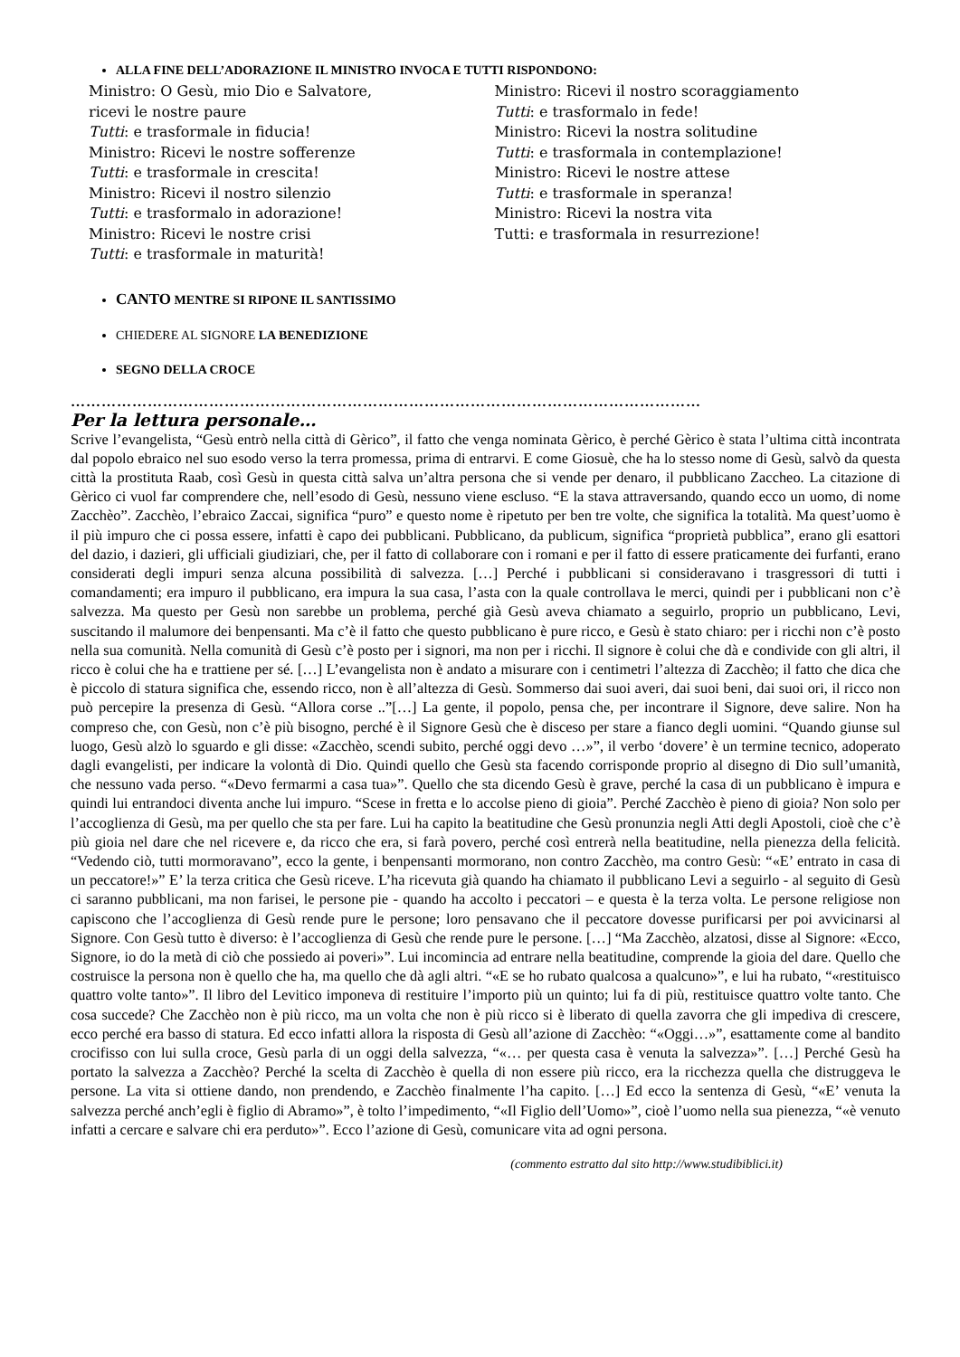ALLA FINE DELL’ADORAZIONE IL MINISTRO INVOCA E TUTTI RISPONDONO:
Ministro: O Gesù, mio Dio e Salvatore,
ricevi le nostre paure
Tutti: e trasformale in fiducia!
Ministro: Ricevi le nostre sofferenze
Tutti: e trasformale in crescita!
Ministro: Ricevi il nostro silenzio
Tutti: e trasformalo in adorazione!
Ministro: Ricevi le nostre crisi
Tutti: e trasformale in maturità!
Ministro: Ricevi il nostro scoraggiamento
Tutti: e trasformalo in fede!
Ministro: Ricevi la nostra solitudine
Tutti: e trasformala in contemplazione!
Ministro: Ricevi le nostre attese
Tutti: e trasformale in speranza!
Ministro: Ricevi la nostra vita
Tutti: e trasformala in resurrezione!
CANTO MENTRE SI RIPONE IL SANTISSIMO
CHIEDERE AL SIGNORE LA BENEDIZIONE
SEGNO DELLA CROCE
……………………………………………………………………………………………………………
Per la lettura personale…
Scrive l’evangelista, “Gesù entrò nella città di Gèrico”, il fatto che venga nominata Gèrico, è perché Gèrico è stata l’ultima città incontrata dal popolo ebraico nel suo esodo verso la terra promessa, prima di entrarvi. E come Giosuè, che ha lo stesso nome di Gesù, salvò da questa città la prostituta Raab, così Gesù in questa città salva un’altra persona che si vende per denaro, il pubblicano Zaccheo. La citazione di Gèrico ci vuol far comprendere che, nell’esodo di Gesù, nessuno viene escluso. “E la stava attraversando, quando ecco un uomo, di nome Zacchèo”. Zacchèo, l’ebraico Zaccai, significa “puro” e questo nome è ripetuto per ben tre volte, che significa la totalità. Ma quest’uomo è il più impuro che ci possa essere, infatti è capo dei pubblicani. Pubblicano, da publicum, significa “proprietà pubblica”, erano gli esattori del dazio, i dazieri, gli ufficiali giudiziari, che, per il fatto di collaborare con i romani e per il fatto di essere praticamente dei furfanti, erano considerati degli impuri senza alcuna possibilità di salvezza. […] Perché i pubblicani si consideravano i trasgressori di tutti i comandamenti; era impuro il pubblicano, era impura la sua casa, l’asta con la quale controllava le merci, quindi per i pubblicani non c’è salvezza. Ma questo per Gesù non sarebbe un problema, perché già Gesù aveva chiamato a seguirlo, proprio un pubblicano, Levi, suscitando il malumore dei benpensanti. Ma c’è il fatto che questo pubblicano è pure ricco, e Gesù è stato chiaro: per i ricchi non c’è posto nella sua comunità. Nella comunità di Gesù c’è posto per i signori, ma non per i ricchi. Il signore è colui che dà e condivide con gli altri, il ricco è colui che ha e trattiene per sé. […] L’evangelista non è andato a misurare con i centimetri l’altezza di Zacchèo; il fatto che dica che è piccolo di statura significa che, essendo ricco, non è all’altezza di Gesù. Sommerso dai suoi averi, dai suoi beni, dai suoi ori, il ricco non può percepire la presenza di Gesù. “Allora corse ..”[…] La gente, il popolo, pensa che, per incontrare il Signore, deve salire. Non ha compreso che, con Gesù, non c’è più bisogno, perché è il Signore Gesù che è disceso per stare a fianco degli uomini. “Quando giunse sul luogo, Gesù alzò lo sguardo e gli disse: «Zacchèo, scendi subito, perché oggi devo …»”, il verbo ‘dovere’ è un termine tecnico, adoperato dagli evangelisti, per indicare la volontà di Dio. Quindi quello che Gesù sta facendo corrisponde proprio al disegno di Dio sull’umanità, che nessuno vada perso. “«Devo fermarmi a casa tua»”. Quello che sta dicendo Gesù è grave, perché la casa di un pubblicano è impura e quindi lui entrandoci diventa anche lui impuro. “Scese in fretta e lo accolse pieno di gioia”. Perché Zacchèo è pieno di gioia? Non solo per l’accoglienza di Gesù, ma per quello che sta per fare. Lui ha capito la beatitudine che Gesù pronunzia negli Atti degli Apostoli, cioè che c’è più gioia nel dare che nel ricevere e, da ricco che era, si farà povero, perché così entrerà nella beatitudine, nella pienezza della felicità. “Vedendo ciò, tutti mormoravano”, ecco la gente, i benpensanti mormorano, non contro Zacchèo, ma contro Gesù: “«E’ entrato in casa di un peccatore!»” E’ la terza critica che Gesù riceve. L’ha ricevuta già quando ha chiamato il pubblicano Levi a seguirlo - al seguito di Gesù ci saranno pubblicani, ma non farisei, le persone pie - quando ha accolto i peccatori – e questa è la terza volta. Le persone religiose non capiscono che l’accoglienza di Gesù rende pure le persone; loro pensavano che il peccatore dovesse purificarsi per poi avvicinarsi al Signore. Con Gesù tutto è diverso: è l’accoglienza di Gesù che rende pure le persone. […] “Ma Zacchèo, alzatosi, disse al Signore: «Ecco, Signore, io do la metà di ciò che possiedo ai poveri»”. Lui incomincia ad entrare nella beatitudine, comprende la gioia del dare. Quello che costruisce la persona non è quello che ha, ma quello che dà agli altri. “«E se ho rubato qualcosa a qualcuno»”, e lui ha rubato, “«restituisco quattro volte tanto»”. Il libro del Levitico imponeva di restituire l’importo più un quinto; lui fa di più, restituisce quattro volte tanto. Che cosa succede? Che Zacchèo non è più ricco, ma un volta che non è più ricco si è liberato di quella zavorra che gli impediva di crescere, ecco perché era basso di statura. Ed ecco infatti allora la risposta di Gesù all’azione di Zacchèo: “«Oggi…»”, esattamente come al bandito crocifisso con lui sulla croce, Gesù parla di un oggi della salvezza, “«… per questa casa è venuta la salvezza»”. […] Perché Gesù ha portato la salvezza a Zacchèo? Perché la scelta di Zacchèo è quella di non essere più ricco, era la ricchezza quella che distruggeva le persone. La vita si ottiene dando, non prendendo, e Zacchèo finalmente l’ha capito. […] Ed ecco la sentenza di Gesù, “«E’ venuta la salvezza perché anch’egli è figlio di Abramo»”, è tolto l’impedimento, “«Il Figlio dell’Uomo»”, cioè l’uomo nella sua pienezza, “«è venuto infatti a cercare e salvare chi era perduto»”. Ecco l’azione di Gesù, comunicare vita ad ogni persona.
(commento estratto dal sito http://www.studibiblici.it)